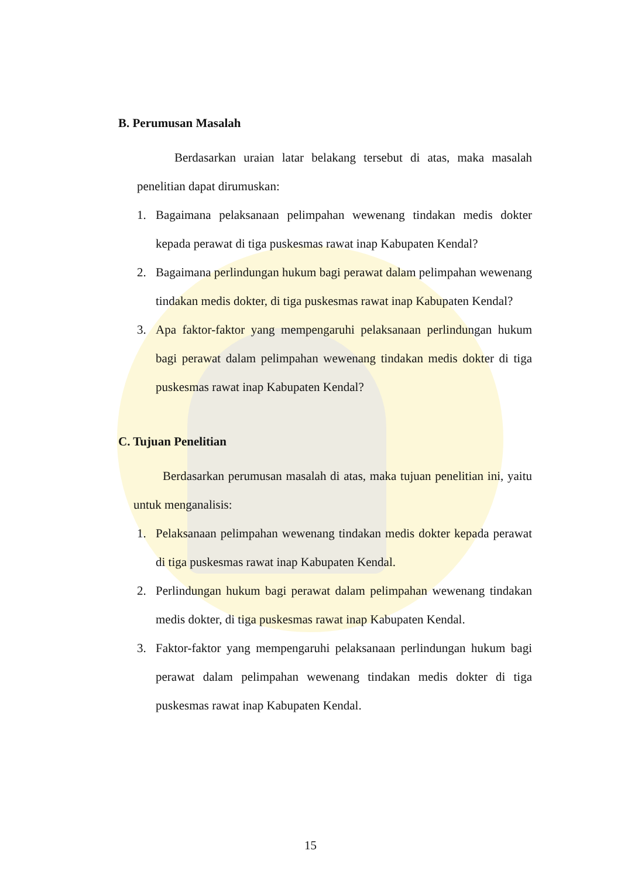B. Perumusan Masalah
Berdasarkan uraian latar belakang tersebut di atas, maka masalah penelitian dapat dirumuskan:
1. Bagaimana pelaksanaan pelimpahan wewenang tindakan medis dokter kepada perawat di tiga puskesmas rawat inap Kabupaten Kendal?
2. Bagaimana perlindungan hukum bagi perawat dalam pelimpahan wewenang tindakan medis dokter, di tiga puskesmas rawat inap Kabupaten Kendal?
3. Apa faktor-faktor yang mempengaruhi pelaksanaan perlindungan hukum bagi perawat dalam pelimpahan wewenang tindakan medis dokter di tiga puskesmas rawat inap Kabupaten Kendal?
C. Tujuan Penelitian
Berdasarkan perumusan masalah di atas, maka tujuan penelitian ini, yaitu untuk menganalisis:
1. Pelaksanaan pelimpahan wewenang tindakan medis dokter kepada perawat di tiga puskesmas rawat inap Kabupaten Kendal.
2. Perlindungan hukum bagi perawat dalam pelimpahan wewenang tindakan medis dokter, di tiga puskesmas rawat inap Kabupaten Kendal.
3. Faktor-faktor yang mempengaruhi pelaksanaan perlindungan hukum bagi perawat dalam pelimpahan wewenang tindakan medis dokter di tiga puskesmas rawat inap Kabupaten Kendal.
15